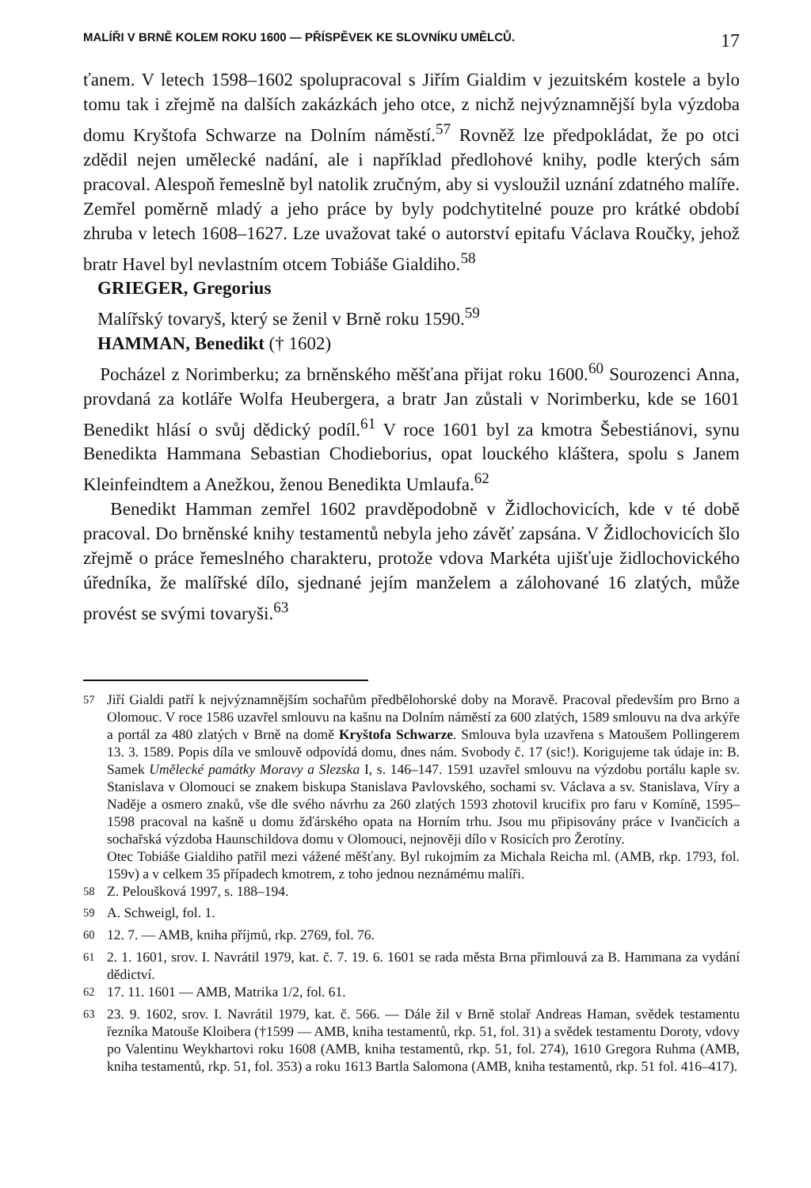MALÍŘI V BRNĚ KOLEM ROKU 1600 — PŘÍSPĚVEK KE SLOVNÍKU UMĚLCŮ. 17
ťanem. V letech 1598–1602 spolupracoval s Jiřím Gialdim v jezuitském kostele a bylo tomu tak i zřejmě na dalších zakázkách jeho otce, z nichž nejvýznamnější byla výzdoba domu Kryštofa Schwarze na Dolním náměstí.<sup>57</sup> Rovněž lze předpokládat, že po otci zdědil nejen umělecké nadání, ale i například předlohové knihy, podle kterých sám pracoval. Alespoň řemeslně byl natolik zručným, aby si vysloužil uznání zdatného malíře. Zemřel poměrně mladý a jeho práce by byly podchytitelné pouze pro krátké období zhruba v letech 1608–1627. Lze uvažovat také o autorství epitafu Václava Roučky, jehož bratr Havel byl nevlastním otcem Tobiáše Gialdiho.<sup>58</sup>
GRIEGER, Gregorius
Malířský tovaryš, který se ženil v Brně roku 1590.<sup>59</sup>
HAMMAN, Benedikt († 1602)
Pocházel z Norimberku; za brněnského měšťana přijat roku 1600.<sup>60</sup> Sourozenci Anna, provdaná za kotláře Wolfa Heubergera, a bratr Jan zůstali v Norimberku, kde se 1601 Benedikt hlásí o svůj dědický podíl.<sup>61</sup> V roce 1601 byl za kmotra Šebestiánovi, synu Benedikta Hammana Sebastian Chodieborius, opat louckého kláštera, spolu s Janem Kleinfeindtem a Anežkou, ženou Benedikta Umlaufa.<sup>62</sup>
Benedikt Hamman zemřel 1602 pravděpodobně v Židlochovicích, kde v té době pracoval. Do brněnské knihy testamentů nebyla jeho závěť zapsána. V Židlochovicích šlo zřejmě o práce řemeslného charakteru, protože vdova Markéta ujišťuje židlochovického úředníka, že malířské dílo, sjednané jejím manželem a zálohované 16 zlatých, může provést se svými tovaryši.<sup>63</sup>
<sup>57</sup> Jiří Gialdi patří k nejvýznamnějším sochařům předbělohorské doby na Moravě. Pracoval především pro Brno a Olomouc. V roce 1586 uzavřel smlouvu na kašnu na Dolním náměstí za 600 zlatých, 1589 smlouvu na dva arkýře a portál za 480 zlatých v Brně na domě Kryštofa Schwarze. Smlouva byla uzavřena s Matoušem Pollingerem 13. 3. 1589. Popis díla ve smlouvě odpovídá domu, dnes nám. Svobody č. 17 (sic!). Korigujeme tak údaje in: B. Samek Umělecké památky Moravy a Slezska I, s. 146–147. 1591 uzavřel smlouvu na výzdobu portálu kaple sv. Stanislava v Olomouci se znakem biskupa Stanislava Pavlovského, sochami sv. Václava a sv. Stanislava, Víry a Naděje a osmero znaků, vše dle svého návrhu za 260 zlatých 1593 zhotovil krucifix pro faru v Komíně, 1595–1598 pracoval na kašně u domu žďárského opata na Horním trhu. Jsou mu připisovány práce v Ivančicích a sochařská výzdoba Haunschildova domu v Olomouci, nejnověji dílo v Rosicích pro Žerotíny.
Otec Tobiáše Gialdiho patřil mezi vážené měšťany. Byl rukojmím za Michala Reicha ml. (AMB, rkp. 1793, fol. 159v) a v celkem 35 případech kmotrem, z toho jednou neznámému malíři.
<sup>58</sup> Z. Peloušková 1997, s. 188–194.
<sup>59</sup> A. Schweigl, fol. 1.
<sup>60</sup> 12. 7. — AMB, kniha příjmů, rkp. 2769, fol. 76.
<sup>61</sup> 2. 1. 1601, srov. I. Navrátil 1979, kat. č. 7. 19. 6. 1601 se rada města Brna přimlouvá za B. Hammana za vydání dědictví.
<sup>62</sup> 17. 11. 1601 — AMB, Matrika 1/2, fol. 61.
<sup>63</sup> 23. 9. 1602, srov. I. Navrátil 1979, kat. č. 566. — Dále žil v Brně stolař Andreas Haman, svědek testamentu řezníka Matouše Kloibera (†1599 — AMB, kniha testamentů, rkp. 51, fol. 31) a svědek testamentu Doroty, vdovy po Valentinu Weykhartovi roku 1608 (AMB, kniha testamentů, rkp. 51, fol. 274), 1610 Gregora Ruhma (AMB, kniha testamentů, rkp. 51, fol. 353) a roku 1613 Bartla Salomona (AMB, kniha testamentů, rkp. 51 fol. 416–417).